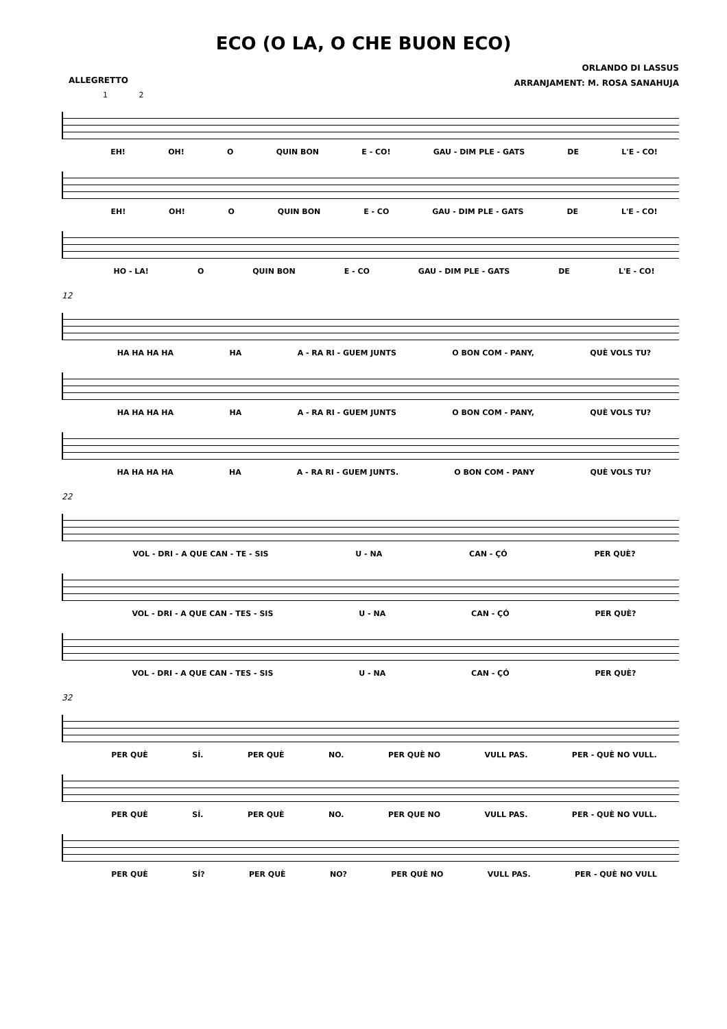ECO (O LA, O CHE BUON ECO)
ALLEGRETTO
ORLANDO DI LASSUS
ARRANJAMENT: M. ROSA SANAHUJA
1 2
EH! OH! O QUIN BON E - CO! GAU - DIM PLE - GATS DE L'E - CO!
EH! OH! O QUIN BON E - CO GAU - DIM PLE - GATS DE L'E - CO!
HO - LA! O QUIN BON E - CO GAU - DIM PLE - GATS DE L'E - CO!
12
HA HA HA HA HA A - RA RI - GUEM JUNTS O BON COM - PANY, QUÈ VOLS TU?
HA HA HA HA HA A - RA RI - GUEM JUNTS O BON COM - PANY, QUÈ VOLS TU?
HA HA HA HA HA A - RA RI - GUEM JUNTS. O BON COM - PANY QUÈ VOLS TU?
22
VOL - DRI - A QUE CAN - TE - SIS U - NA CAN - ÇÓ PER QUÈ?
VOL - DRI - A QUE CAN - TES - SIS U - NA CAN - ÇÓ PER QUÈ?
VOL - DRI - A QUE CAN - TES - SIS U - NA CAN - ÇÓ PER QUÈ?
32
PER QUÈ SÍ. PER QUÈ NO. PER QUÈ NO VULL PAS. PER - QUÈ NO VULL.
PER QUÈ SÍ. PER QUÈ NO. PER QUE NO VULL PAS. PER - QUÈ NO VULL.
PER QUÈ SÍ? PER QUÈ NO? PER QUÈ NO VULL PAS. PER - QUÈ NO VULL